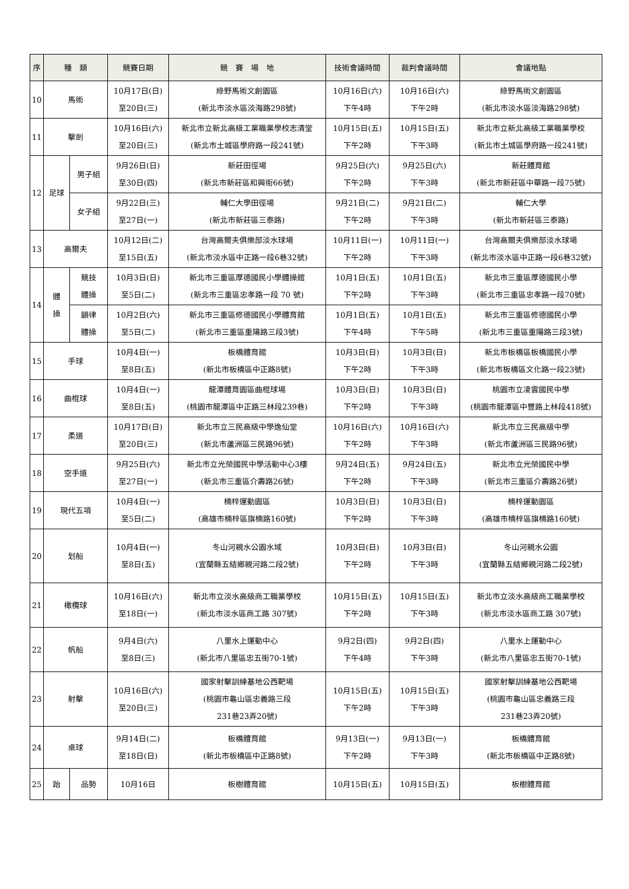| 序 | 種 類 | | 競賽日期 | 競 賽 場 地 | 技術會議時間 | 裁判會議時間 | 會議地點 |
| --- | --- | --- | --- | --- | --- | --- | --- |
| 10 | 馬術 | | 10月17日(日) 至20日(三) | 綠野馬術文創園區 (新北市淡水區淡海路298號) | 10月16日(六) 下午4時 | 10月16日(六) 下午2時 | 綠野馬術文創園區 (新北市淡水區淡海路298號) |
| 11 | 擊劍 | | 10月16日(六) 至20日(三) | 新北市立新北高級工業職業學校志清堂 (新北市土城區學府路一段241號) | 10月15日(五) 下午2時 | 10月15日(五) 下午3時 | 新北市立新北高級工業職業學校 (新北市土城區學府路一段241號) |
| 12 | 足球 | 男子組 | 9月26日(日) 至30日(四) | 新莊田徑場 (新北市新莊區和興街66號) | 9月25日(六) 下午2時 | 9月25日(六) 下午3時 | 新莊體育館 (新北市新莊區中華路一段75號) |
| | | 女子組 | 9月22日(三) 至27日(一) | 輔仁大學田徑場 (新北市新莊區三泰路) | 9月21日(二) 下午2時 | 9月21日(二) 下午3時 | 輔仁大學 (新北市新莊區三泰路) |
| 13 | 高爾夫 | | 10月12日(二) 至15日(五) | 台灣高爾夫俱樂部淡水球場 (新北市淡水區中正路一段6巷32號) | 10月11日(一) 下午2時 | 10月11日(一) 下午3時 | 台灣高爾夫俱樂部淡水球場 (新北市淡水區中正路一段6巷32號) |
| 14 | 體 操 | 競技 體操 | 10月3日(日) 至5日(二) | 新北市三重區厚德國民小學體操館 (新北市三重區忠孝路一段 70 號) | 10月1日(五) 下午2時 | 10月1日(五) 下午3時 | 新北市三重區厚德國民小學 (新北市三重區忠孝路一段70號) |
| | | 韻律 體操 | 10月2日(六) 至5日(二) | 新北市三重區修德國民小學體育館 (新北市三重區重陽路三段3號) | 10月1日(五) 下午4時 | 10月1日(五) 下午5時 | 新北市三重區修德國民小學 (新北市三重區重陽路三段3號) |
| 15 | 手球 | | 10月4日(一) 至8日(五) | 板橋體育館 (新北市板橋區中正路8號) | 10月3日(日) 下午2時 | 10月3日(日) 下午3時 | 新北市板橋區板橋國民小學 (新北市板橋區文化路一段23號) |
| 16 | 曲棍球 | | 10月4日(一) 至8日(五) | 龍潭體育園區曲棍球場 (桃園市龍潭區中正路三林段239巷) | 10月3日(日) 下午2時 | 10月3日(日) 下午3時 | 桃園市立凌雲國民中學 (桃園市龍潭區中豐路上林段418號) |
| 17 | 柔道 | | 10月17日(日) 至20日(三) | 新北市立三民高級中學逸仙堂 (新北市蘆洲區三民路96號) | 10月16日(六) 下午2時 | 10月16日(六) 下午3時 | 新北市立三民高級中學 (新北市蘆洲區三民路96號) |
| 18 | 空手道 | | 9月25日(六) 至27日(一) | 新北市立光榮國民中學活動中心3樓 (新北市三重區介壽路26號) | 9月24日(五) 下午2時 | 9月24日(五) 下午3時 | 新北市立光榮國民中學 (新北市三重區介壽路26號) |
| 19 | 現代五項 | | 10月4日(一) 至5日(二) | 楠梓運動園區 (高雄市楠梓區旗楠路160號) | 10月3日(日) 下午2時 | 10月3日(日) 下午3時 | 楠梓運動園區 (高雄市楠梓區旗楠路160號) |
| 20 | 划船 | | 10月4日(一) 至8日(五) | 冬山河親水公園水域 (宜蘭縣五結鄉親河路二段2號) | 10月3日(日) 下午2時 | 10月3日(日) 下午3時 | 冬山河親水公園 (宜蘭縣五結鄉親河路二段2號) |
| 21 | 橄欖球 | | 10月16日(六) 至18日(一) | 新北市立淡水高級商工職業學校 (新北市淡水區商工路 307號) | 10月15日(五) 下午2時 | 10月15日(五) 下午3時 | 新北市立淡水高級商工職業學校 (新北市淡水區商工路 307號) |
| 22 | 帆船 | | 9月4日(六) 至8日(三) | 八里水上運動中心 (新北市八里區忠五街70-1號) | 9月2日(四) 下午4時 | 9月2日(四) 下午3時 | 八里水上運動中心 (新北市八里區忠五街70-1號) |
| 23 | 射擊 | | 10月16日(六) 至20日(三) | 國家射擊訓練基地公西靶場 (桃園市龜山區忠義路三段 231巷23弄20號) | 10月15日(五) 下午2時 | 10月15日(五) 下午3時 | 國家射擊訓練基地公西靶場 (桃園市龜山區忠義路三段 231巷23弄20號) |
| 24 | 桌球 | | 9月14日(二) 至18日(日) | 板橋體育館 (新北市板橋區中正路8號) | 9月13日(一) 下午2時 | 9月13日(一) 下午3時 | 板橋體育館 (新北市板橋區中正路8號) |
| 25 | 跆 | 品勢 | 10月16日 | 板樹體育館 | 10月15日(五) | 10月15日(五) | 板樹體育館 |